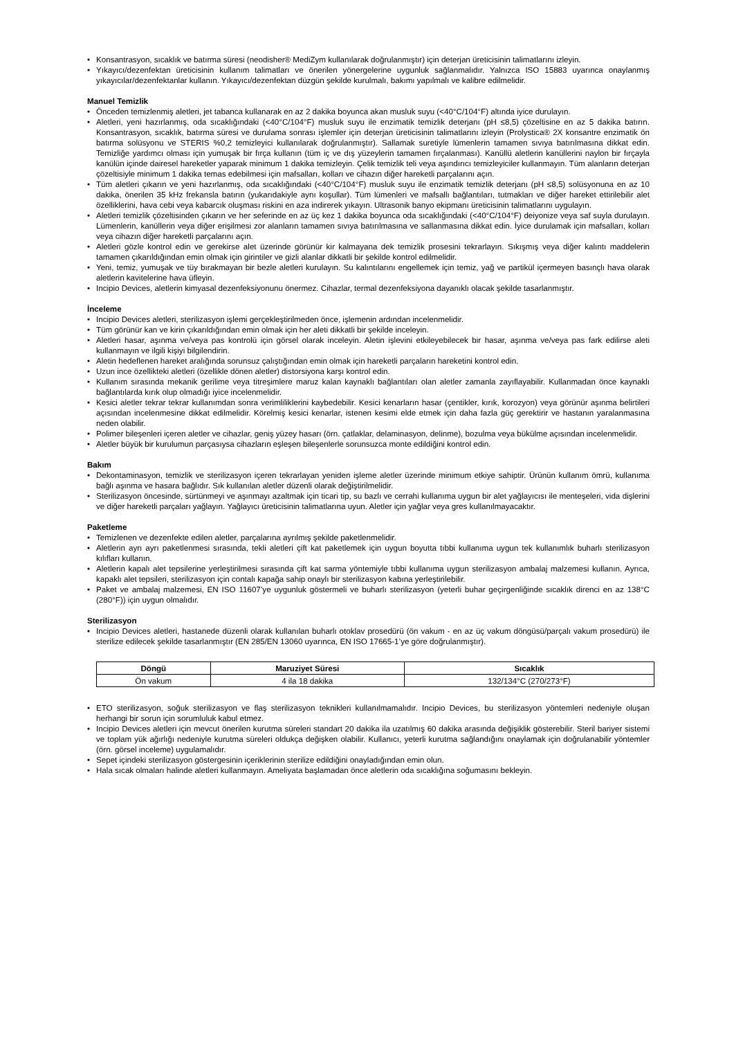• Konsantrasyon, sıcaklık ve batırma süresi (neodisher® MediZym kullanılarak doğrulanmıştır) için deterjan üreticisinin talimatlarını izleyin.
• Yıkayıcı/dezenfektan üreticisinin kullanım talimatları ve önerilen yönergelerine uygunluk sağlanmalıdır. Yalnızca ISO 15883 uyarınca onaylanmış yıkayıcılar/dezenfektanlar kullanın. Yıkayıcı/dezenfektan düzgün şekilde kurulmalı, bakımı yapılmalı ve kalibre edilmelidir.
Manuel Temizlik
• Önceden temizlenmiş aletleri, jet tabanca kullanarak en az 2 dakika boyunca akan musluk suyu (<40°C/104°F) altında iyice durulayın.
• Aletleri, yeni hazırlanmış, oda sıcaklığındaki (<40°C/104°F) musluk suyu ile enzimatik temizlik deterjanı (pH ≤8,5) çözeltisine en az 5 dakika batırın. Konsantrasyon, sıcaklık, batırma süresi ve durulama sonrası işlemler için deterjan üreticisinin talimatlarını izleyin (Prolystica® 2X konsantre enzimatik ön batırma solüsyonu ve STERIS %0,2 temizleyici kullanılarak doğrulanmıştır). Sallamak suretiyle lümenlerin tamamen sıvıya batırılmasına dikkat edin. Temizliğe yardımcı olması için yumuşak bir fırça kullanın (tüm iç ve dış yüzeylerin tamamen fırçalanması). Kanüllü aletlerin kanüllerini naylon bir fırçayla kanülün içinde dairesel hareketler yaparak minimum 1 dakika temizleyin. Çelik temizlik teli veya aşındırıcı temizleyiciler kullanmayın. Tüm alanların deterjan çözeltisiyle minimum 1 dakika temas edebilmesi için mafsalları, kolları ve cihazın diğer hareketli parçalarını açın.
• Tüm aletleri çıkarın ve yeni hazırlanmış, oda sıcaklığındaki (<40°C/104°F) musluk suyu ile enzimatik temizlik deterjanı (pH ≤8,5) solüsyonuna en az 10 dakika, önerilen 35 kHz frekansla batırın (yukarıdakiyle aynı koşullar). Tüm lümenleri ve mafsallı bağlantıları, tutmakları ve diğer hareket ettirilebilir alet özelliklerini, hava cebi veya kabarcık oluşması riskini en aza indirerek yıkayın. Ultrasonik banyo ekipmanı üreticisinin talimatlarını uygulayın.
• Aletleri temizlik çözeltisinden çıkarın ve her seferinde en az üç kez 1 dakika boyunca oda sıcaklığındaki (<40°C/104°F) deiyonize veya saf suyla durulayın. Lümenlerin, kanüllerin veya diğer erişilmesi zor alanların tamamen sıvıya batırılmasına ve sallanmasına dikkat edin. İyice durulamak için mafsalları, kolları veya cihazın diğer hareketli parçalarını açın.
• Aletleri gözle kontrol edin ve gerekirse alet üzerinde görünür kir kalmayana dek temizlik prosesini tekrarlayın. Sıkışmış veya diğer kalıntı maddelerin tamamen çıkarıldığından emin olmak için girintiler ve gizli alanlar dikkatli bir şekilde kontrol edilmelidir.
• Yeni, temiz, yumuşak ve tüy bırakmayan bir bezle aletleri kurulayın. Su kalıntılarını engellemek için temiz, yağ ve partikül içermeyen basınçlı hava olarak aletlerin kavitelerine hava üfleyin.
• Incipio Devices, aletlerin kimyasal dezenfeksiyonunu önermez. Cihazlar, termal dezenfeksiyona dayanıklı olacak şekilde tasarlanmıştır.
İnceleme
• Incipio Devices aletleri, sterilizasyon işlemi gerçekleştirilmeden önce, işlemenin ardından incelenmelidir.
• Tüm görünür kan ve kirin çıkarıldığından emin olmak için her aleti dikkatli bir şekilde inceleyin.
• Aletleri hasar, aşınma ve/veya pas kontrolü için görsel olarak inceleyin. Aletin işlevini etkileyebilecek bir hasar, aşınma ve/veya pas fark edilirse aleti kullanmayın ve ilgili kişiyi bilgilendirin.
• Aletin hedeflenen hareket aralığında sorunsuz çalıştığından emin olmak için hareketli parçaların hareketini kontrol edin.
• Uzun ince özellikteki aletleri (özellikle dönen aletler) distorsiyona karşı kontrol edin.
• Kullanım sırasında mekanik gerilime veya titreşimlere maruz kalan kaynaklı bağlantıları olan aletler zamanla zayıflayabilir. Kullanmadan önce kaynaklı bağlantılarda kırık olup olmadığı iyice incelenmelidir.
• Kesici aletler tekrar tekrar kullanımdan sonra verimliliklerini kaybedebilir. Kesici kenarların hasar (çentikler, kırık, korozyon) veya görünür aşınma belirtileri açısından incelenmesine dikkat edilmelidir. Körelmiş kesici kenarlar, istenen kesimi elde etmek için daha fazla güç gerektirir ve hastanın yaralanmasına neden olabilir.
• Polimer bileşenleri içeren aletler ve cihazlar, geniş yüzey hasarı (örn. çatlaklar, delaminasyon, delinme), bozulma veya bükülme açısından incelenmelidir.
• Aletler büyük bir kurulumun parçasıysa cihazların eşleşen bileşenlerle sorunsuzca monte edildiğini kontrol edin.
Bakım
• Dekontaminasyon, temizlik ve sterilizasyon içeren tekrarlayan yeniden işleme aletler üzerinde minimum etkiye sahiptir. Ürünün kullanım ömrü, kullanıma bağlı aşınma ve hasara bağlıdır. Sık kullanılan aletler düzenli olarak değiştirilmelidir.
• Sterilizasyon öncesinde, sürtünmeyi ve aşınmayı azaltmak için ticari tip, su bazlı ve cerrahi kullanıma uygun bir alet yağlayıcısı ile menteşeleri, vida dişlerini ve diğer hareketli parçaları yağlayın. Yağlayıcı üreticisinin talimatlarına uyun. Aletler için yağlar veya gres kullanılmayacaktır.
Paketleme
• Temizlenen ve dezenfekte edilen aletler, parçalarına ayrılmış şekilde paketlenmelidir.
• Aletlerin ayrı ayrı paketlenmesi sırasında, tekli aletleri çift kat paketlemek için uygun boyutta tıbbi kullanıma uygun tek kullanımlık buharlı sterilizasyon kılıfları kullanın.
• Aletlerin kapalı alet tepsilerine yerleştirilmesi sırasında çift kat sarma yöntemiyle tıbbi kullanıma uygun sterilizasyon ambalaj malzemesi kullanın. Ayrıca, kapaklı alet tepsileri, sterilizasyon için contalı kapağa sahip onaylı bir sterilizasyon kabına yerleştirilebilir.
• Paket ve ambalaj malzemesi, EN ISO 11607’ye uygunluk göstermeli ve buharlı sterilizasyon (yeterli buhar geçirgenliğinde sıcaklık direnci en az 138°C (280°F)) için uygun olmalıdır.
Sterilizasyon
• Incipio Devices aletleri, hastanede düzenli olarak kullanılan buharlı otoklav prosedürü (ön vakum - en az üç vakum döngüsü/parçalı vakum prosedürü) ile sterilize edilecek şekilde tasarlanmıştır (EN 285/EN 13060 uyarınca, EN ISO 17665-1’ye göre doğrulanmıştır).
| Döngü | Maruziyet Süresi | Sıcaklık |
| --- | --- | --- |
| Ön vakum | 4 ila 18 dakika | 132/134°C (270/273°F) |
• ETO sterilizasyon, soğuk sterilizasyon ve flaş sterilizasyon teknikleri kullanılmamalıdır. Incipio Devices, bu sterilizasyon yöntemleri nedeniyle oluşan herhangi bir sorun için sorumluluk kabul etmez.
• Incipio Devices aletleri için mevcut önerilen kurutma süreleri standart 20 dakika ila uzatılmış 60 dakika arasında değişiklik gösterebilir. Steril bariyer sistemi ve toplam yük ağırlığı nedeniyle kurutma süreleri oldukça değişken olabilir. Kullanıcı, yeterli kurutma sağlandığını onaylamak için doğrulanabilir yöntemler (örn. görsel inceleme) uygulamalıdır.
• Sepet içindeki sterilizasyon göstergesinin içeriklerinin sterilize edildiğini onayladığından emin olun.
• Hala sıcak olmaları halinde aletleri kullanmayın. Ameliyata başlamadan önce aletlerin oda sıcaklığına soğumasını bekleyin.